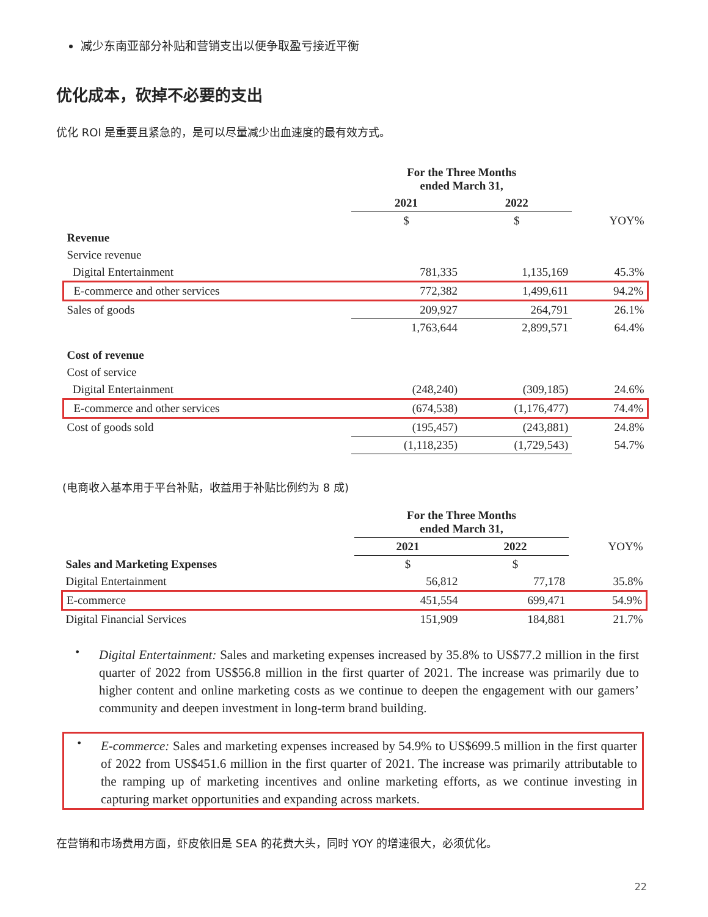减少东南亚部分补贴和营销支出以便争取盈亏接近平衡
优化成本，砍掉不必要的支出
优化 ROI 是重要且紧急的，是可以尽量减少出血速度的最有效方式。
| | For the Three Months ended March 31, | | |
| | 2021 | 2022 | |
| | $ | $ | YOY% |
| Revenue | | | |
| Service revenue | | | |
| Digital Entertainment | 781,335 | 1,135,169 | 45.3% |
| E-commerce and other services | 772,382 | 1,499,611 | 94.2% |
| Sales of goods | 209,927 | 264,791 | 26.1% |
| | 1,763,644 | 2,899,571 | 64.4% |
| Cost of revenue | | | |
| Cost of service | | | |
| Digital Entertainment | (248,240) | (309,185) | 24.6% |
| E-commerce and other services | (674,538) | (1,176,477) | 74.4% |
| Cost of goods sold | (195,457) | (243,881) | 24.8% |
| | (1,118,235) | (1,729,543) | 54.7% |
(电商收入基本用于平台补贴，收益用于补贴比例约为 8 成)
| | For the Three Months ended March 31, | | |
| | 2021 | 2022 | YOY% |
| Sales and Marketing Expenses | $ | $ | |
| Digital Entertainment | 56,812 | 77,178 | 35.8% |
| E-commerce | 451,554 | 699,471 | 54.9% |
| Digital Financial Services | 151,909 | 184,881 | 21.7% |
•
Digital Entertainment: Sales and marketing expenses increased by 35.8% to US$77.2 million in the first quarter of 2022 from US$56.8 million in the first quarter of 2021. The increase was primarily due to higher content and online marketing costs as we continue to deepen the engagement with our gamers’ community and deepen investment in long-term brand building.
•
E-commerce: Sales and marketing expenses increased by 54.9% to US$699.5 million in the first quarter of 2022 from US$451.6 million in the first quarter of 2021. The increase was primarily attributable to the ramping up of marketing incentives and online marketing efforts, as we continue investing in capturing market opportunities and expanding across markets.
在营销和市场费用方面，虾皮依旧是 SEA 的花费大头，同时 YOY 的增速很大，必须优化。
22